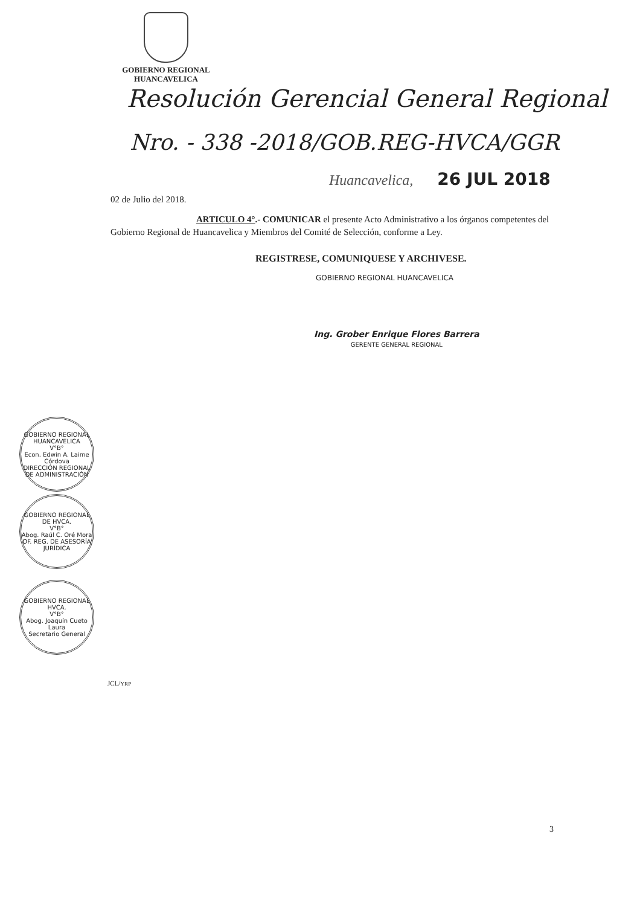GOBIERNO REGIONAL
HUANCAVELICA
Resolución Gerencial General Regional
Nro. - 338 -2018/GOB.REG-HVCA/GGR
Huancavelica, 26 JUL 2018
02 de Julio del 2018.
ARTICULO 4°.- COMUNICAR el presente Acto Administrativo a los órganos competentes del Gobierno Regional de Huancavelica y Miembros del Comité de Selección, conforme a Ley.
REGISTRESE, COMUNIQUESE Y ARCHIVESE.
GOBIERNO REGIONAL HUANCAVELICA
Ing. Grober Enrique Flores Barrera
GERENTE GENERAL REGIONAL
GOBIERNO REGIONAL HUANCAVELICA
V°B°
Econ. Edwin A. Laime Córdova
DIRECCIÓN REGIONAL DE ADMINISTRACIÓN
GOBIERNO REGIONAL DE HVCA.
V°B°
Abog. Raúl C. Oré Mora
OF. REG. DE ASESORÍA JURÍDICA
GOBIERNO REGIONAL HVCA.
V°B°
Abog. Joaquín Cueto Laura
Secretario General
JCL/YRP
3